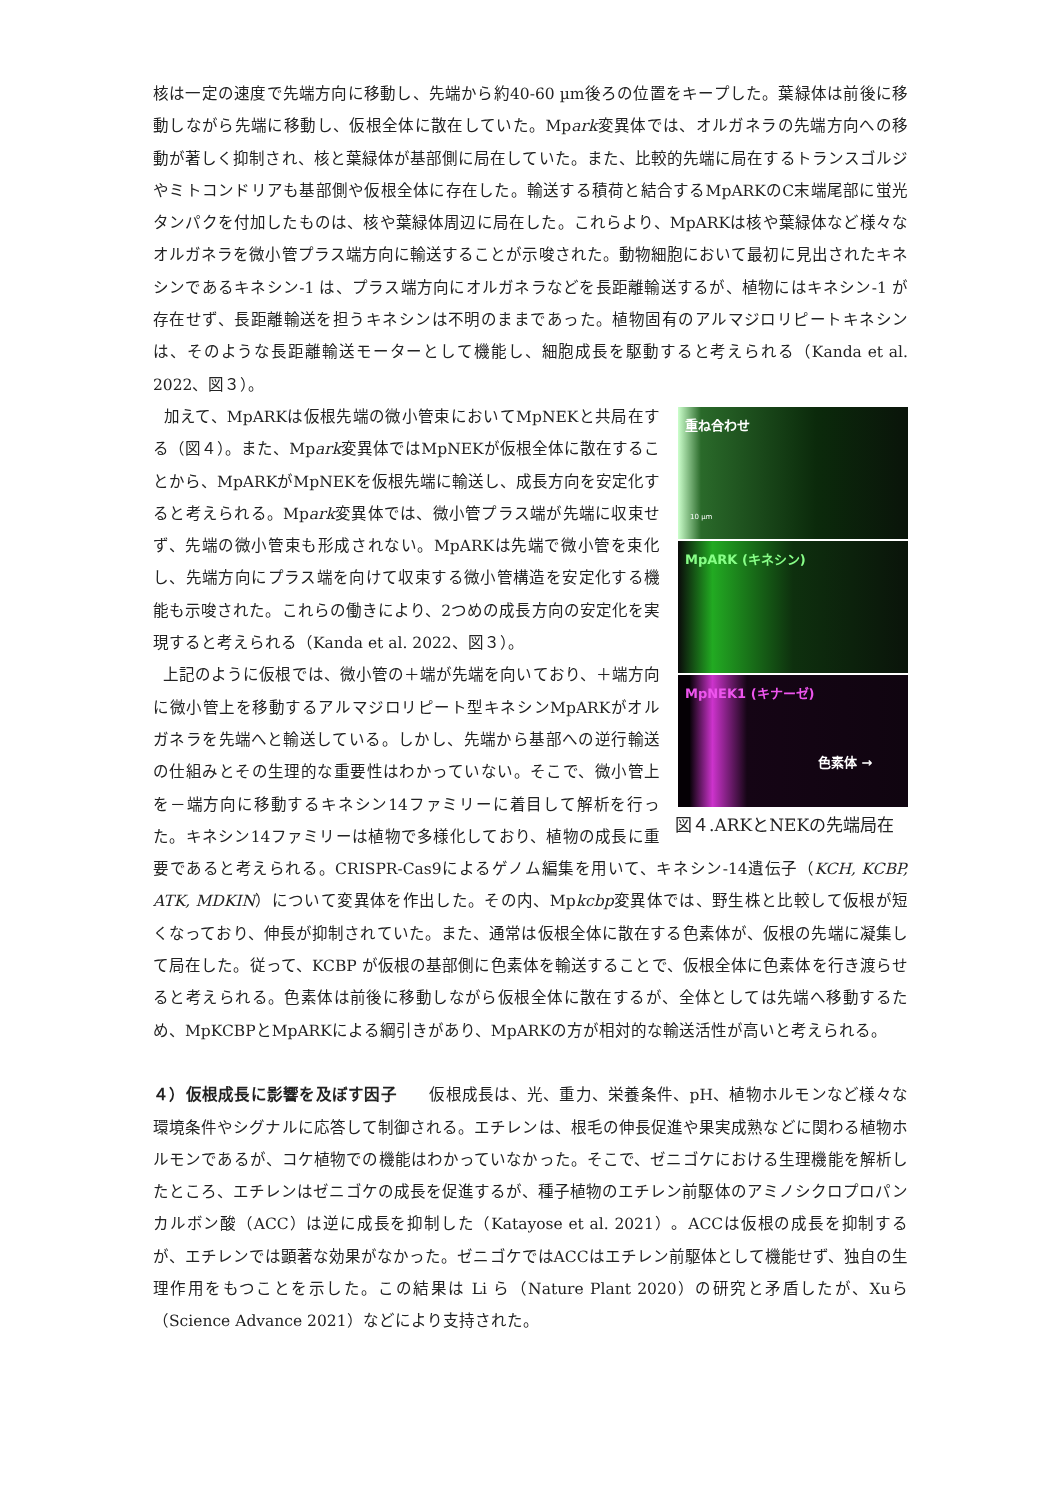核は一定の速度で先端方向に移動し、先端から約40-60 µm後ろの位置をキープした。葉緑体は前後に移動しながら先端に移動し、仮根全体に散在していた。Mpark変異体では、オルガネラの先端方向への移動が著しく抑制され、核と葉緑体が基部側に局在していた。また、比較的先端に局在するトランスゴルジやミトコンドリアも基部側や仮根全体に存在した。輸送する積荷と結合するMpARKのC末端尾部に蛍光タンパクを付加したものは、核や葉緑体周辺に局在した。これらより、MpARKは核や葉緑体など様々なオルガネラを微小管プラス端方向に輸送することが示唆された。動物細胞において最初に見出されたキネシンであるキネシン-1 は、プラス端方向にオルガネラなどを長距離輸送するが、植物にはキネシン-1 が存在せず、長距離輸送を担うキネシンは不明のままであった。植物固有のアルマジロリピートキネシンは、そのような長距離輸送モーターとして機能し、細胞成長を駆動すると考えられる（Kanda et al. 2022、図３）。
重ね合わせ
10 µm
MpARK (キネシン)
MpNEK1 (キナーゼ)
色素体 →
図４.ARKとNEKの先端局在
加えて、MpARKは仮根先端の微小管束においてMpNEKと共局在する（図４）。また、Mpark変異体ではMpNEKが仮根全体に散在することから、MpARKがMpNEKを仮根先端に輸送し、成長方向を安定化すると考えられる。Mpark変異体では、微小管プラス端が先端に収束せず、先端の微小管束も形成されない。MpARKは先端で微小管を束化し、先端方向にプラス端を向けて収束する微小管構造を安定化する機能も示唆された。これらの働きにより、2つめの成長方向の安定化を実現すると考えられる（Kanda et al. 2022、図３）。
上記のように仮根では、微小管の＋端が先端を向いており、＋端方向に微小管上を移動するアルマジロリピート型キネシンMpARKがオルガネラを先端へと輸送している。しかし、先端から基部への逆行輸送の仕組みとその生理的な重要性はわかっていない。そこで、微小管上を－端方向に移動するキネシン14ファミリーに着目して解析を行った。キネシン14ファミリーは植物で多様化しており、植物の成長に重要であると考えられる。CRISPR-Cas9によるゲノム編集を用いて、キネシン-14遺伝子（KCH, KCBP, ATK, MDKIN）について変異体を作出した。その内、Mpkcbp変異体では、野生株と比較して仮根が短くなっており、伸長が抑制されていた。また、通常は仮根全体に散在する色素体が、仮根の先端に凝集して局在した。従って、KCBP が仮根の基部側に色素体を輸送することで、仮根全体に色素体を行き渡らせると考えられる。色素体は前後に移動しながら仮根全体に散在するが、全体としては先端へ移動するため、MpKCBPとMpARKによる綱引きがあり、MpARKの方が相対的な輸送活性が高いと考えられる。
４）仮根成長に影響を及ぼす因子
　　仮根成長は、光、重力、栄養条件、pH、植物ホルモンなど様々な環境条件やシグナルに応答して制御される。エチレンは、根毛の伸長促進や果実成熟などに関わる植物ホルモンであるが、コケ植物での機能はわかっていなかった。そこで、ゼニゴケにおける生理機能を解析したところ、エチレンはゼニゴケの成長を促進するが、種子植物のエチレン前駆体のアミノシクロプロパンカルボン酸（ACC）は逆に成長を抑制した（Katayose et al. 2021）。ACCは仮根の成長を抑制するが、エチレンでは顕著な効果がなかった。ゼニゴケではACCはエチレン前駆体として機能せず、独自の生理作用をもつことを示した。この結果は Li ら（Nature Plant 2020）の研究と矛盾したが、Xuら（Science Advance 2021）などにより支持された。